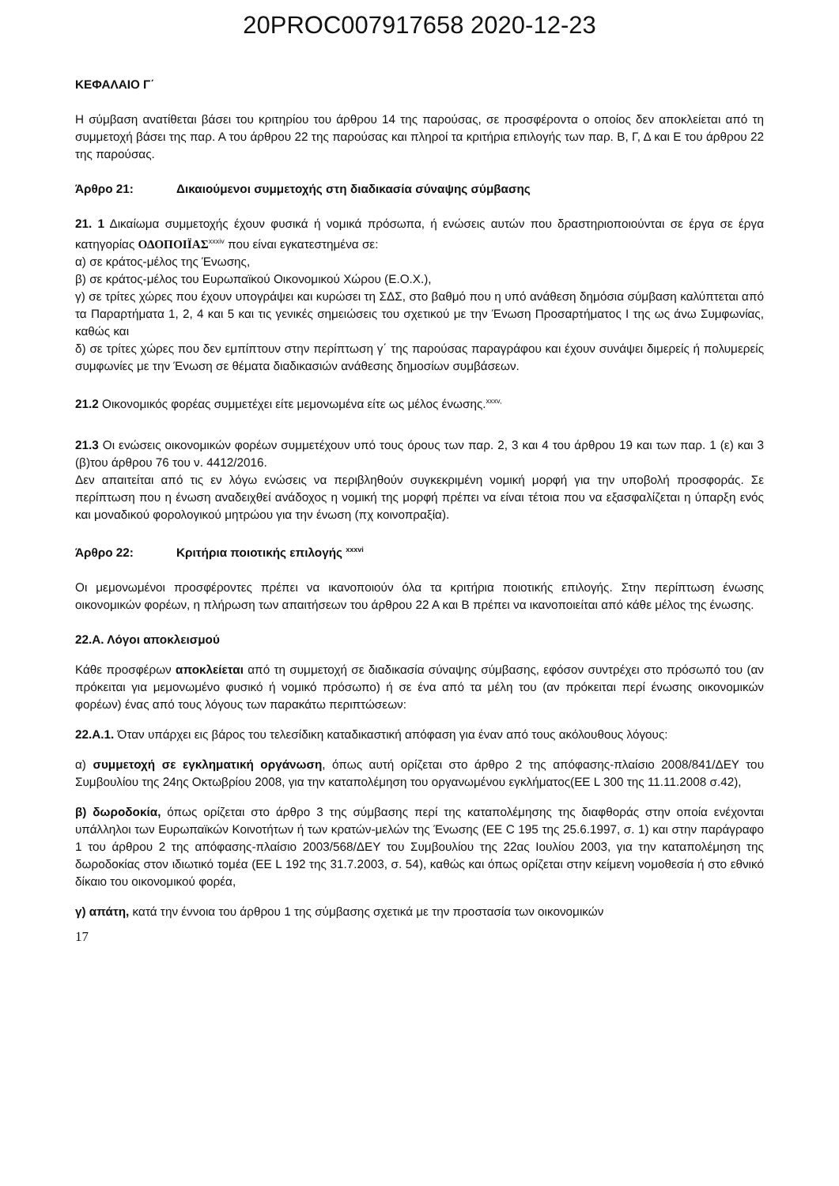20PROC007917658 2020-12-23
ΚΕΦΑΛΑΙΟ Γ΄
Η σύμβαση ανατίθεται βάσει του κριτηρίου του άρθρου 14 της παρούσας, σε προσφέροντα ο οποίος δεν αποκλείεται από τη συμμετοχή βάσει της παρ. Α του άρθρου 22 της παρούσας και πληροί τα κριτήρια επιλογής των παρ. Β, Γ, Δ και Ε του άρθρου 22 της παρούσας.
Άρθρο 21: Δικαιούμενοι συμμετοχής στη διαδικασία σύναψης σύμβασης
21. 1 Δικαίωμα συμμετοχής έχουν φυσικά ή νομικά πρόσωπα, ή ενώσεις αυτών που δραστηριοποιούνται σε έργα σε έργα κατηγορίας ΟΔΟΠΟΙΪΑΣ<sup>xxxiv</sup> που είναι εγκατεστημένα σε:
α) σε κράτος-μέλος της Ένωσης,
β) σε κράτος-μέλος του Ευρωπαϊκού Οικονομικού Χώρου (Ε.Ο.Χ.),
γ) σε τρίτες χώρες που έχουν υπογράψει και κυρώσει τη ΣΔΣ, στο βαθμό που η υπό ανάθεση δημόσια σύμβαση καλύπτεται από τα Παραρτήματα 1, 2, 4 και 5 και τις γενικές σημειώσεις του σχετικού με την Ένωση Προσαρτήματος Ι της ως άνω Συμφωνίας, καθώς και
δ) σε τρίτες χώρες που δεν εμπίπτουν στην περίπτωση γ΄ της παρούσας παραγράφου και έχουν συνάψει διμερείς ή πολυμερείς συμφωνίες με την Ένωση σε θέματα διαδικασιών ανάθεσης δημοσίων συμβάσεων.
21.2 Οικονομικός φορέας συμμετέχει είτε μεμονωμένα είτε ως μέλος ένωσης.<sup>xxxv,</sup>
21.3 Οι ενώσεις οικονομικών φορέων συμμετέχουν υπό τους όρους των παρ. 2, 3 και 4 του άρθρου 19 και των παρ. 1 (ε) και 3 (β)του άρθρου 76 του ν. 4412/2016.
Δεν απαιτείται από τις εν λόγω ενώσεις να περιβληθούν συγκεκριμένη νομική μορφή για την υποβολή προσφοράς. Σε περίπτωση που η ένωση αναδειχθεί ανάδοχος η νομική της μορφή πρέπει να είναι τέτοια που να εξασφαλίζεται η ύπαρξη ενός και μοναδικού φορολογικού μητρώου για την ένωση (πχ κοινοπραξία).
Άρθρο 22: Κριτήρια ποιοτικής επιλογής <sup>xxxvi</sup>
Οι μεμονωμένοι προσφέροντες πρέπει να ικανοποιούν όλα τα κριτήρια ποιοτικής επιλογής. Στην περίπτωση ένωσης οικονομικών φορέων, η πλήρωση των απαιτήσεων του άρθρου 22 Α και Β πρέπει να ικανοποιείται από κάθε μέλος της ένωσης.
22.Α. Λόγοι αποκλεισμού
Κάθε προσφέρων αποκλείεται από τη συμμετοχή σε διαδικασία σύναψης σύμβασης, εφόσον συντρέχει στο πρόσωπό του (αν πρόκειται για μεμονωμένο φυσικό ή νομικό πρόσωπο) ή σε ένα από τα μέλη του (αν πρόκειται περί ένωσης οικονομικών φορέων) ένας από τους λόγους των παρακάτω περιπτώσεων:
22.Α.1. Όταν υπάρχει εις βάρος του τελεσίδικη καταδικαστική απόφαση για έναν από τους ακόλουθους λόγους:
α) συμμετοχή σε εγκληματική οργάνωση, όπως αυτή ορίζεται στο άρθρο 2 της απόφασης-πλαίσιο 2008/841/ΔΕΥ του Συμβουλίου της 24ης Οκτωβρίου 2008, για την καταπολέμηση του οργανωμένου εγκλήματος(ΕΕ L 300 της 11.11.2008 σ.42),
β) δωροδοκία, όπως ορίζεται στο άρθρο 3 της σύμβασης περί της καταπολέμησης της διαφθοράς στην οποία ενέχονται υπάλληλοι των Ευρωπαϊκών Κοινοτήτων ή των κρατών-μελών της Ένωσης (ΕΕ C 195 της 25.6.1997, σ. 1) και στην παράγραφο 1 του άρθρου 2 της απόφασης-πλαίσιο 2003/568/ΔΕΥ του Συμβουλίου της 22ας Ιουλίου 2003, για την καταπολέμηση της δωροδοκίας στον ιδιωτικό τομέα (ΕΕ L 192 της 31.7.2003, σ. 54), καθώς και όπως ορίζεται στην κείμενη νομοθεσία ή στο εθνικό δίκαιο του οικονομικού φορέα,
γ) απάτη, κατά την έννοια του άρθρου 1 της σύμβασης σχετικά με την προστασία των οικονομικών
17